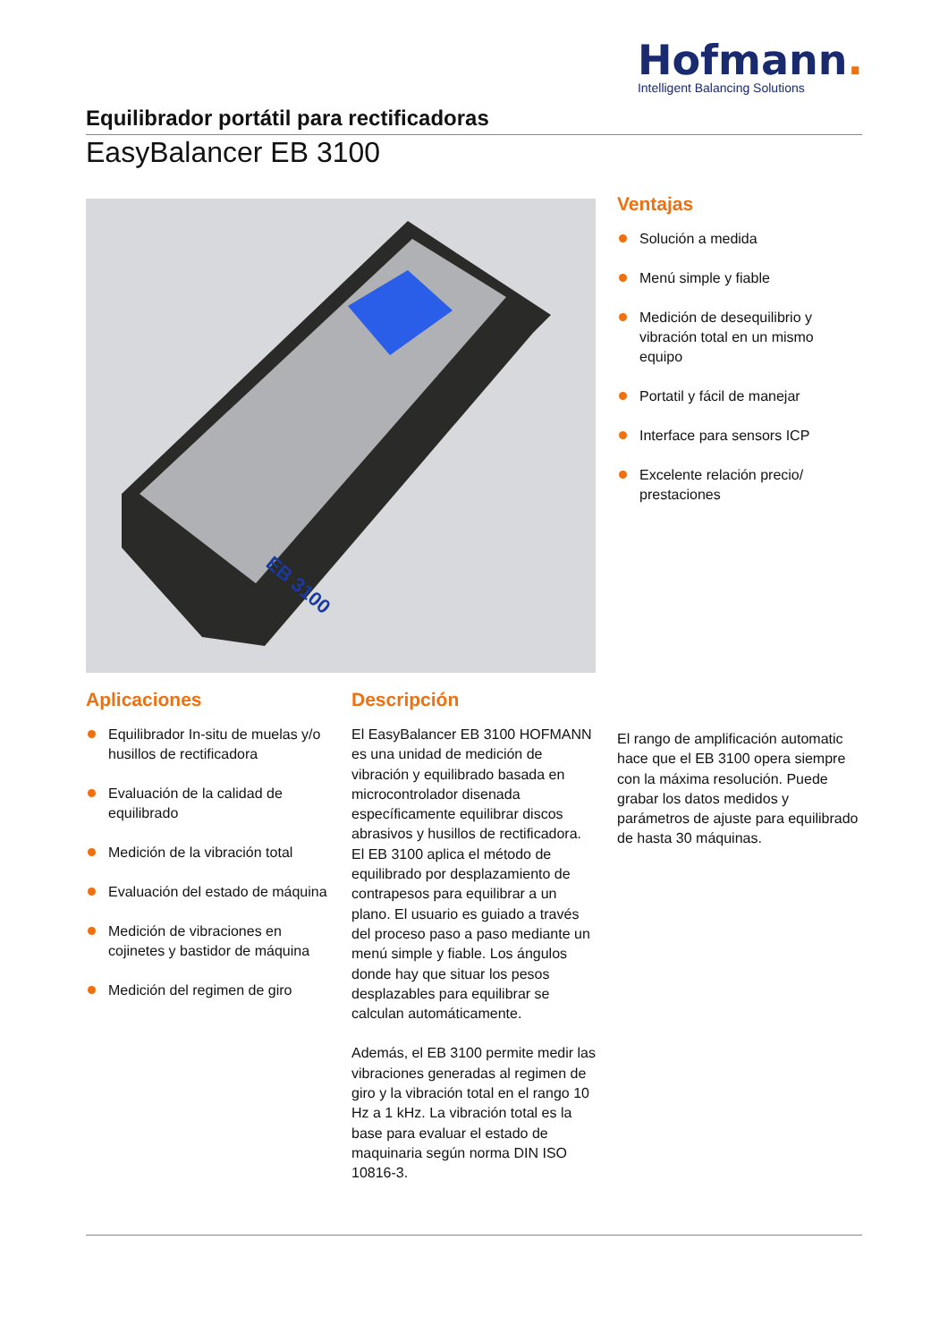Hofmann.
Intelligent Balancing Solutions
Equilibrador portátil para rectificadoras
EasyBalancer EB 3100
EB 3100
Ventajas
Solución a medida
Menú simple y fiable
Medición de desequilibrio y vibración total en un mismo equipo
Portatil y fácil de manejar
Interface para sensors ICP
Excelente relación precio/ prestaciones
Aplicaciones
Equilibrador In-situ de muelas y/o husillos de rectificadora
Evaluación de la calidad de equilibrado
Medición de la vibración total
Evaluación del estado de máquina
Medición de vibraciones en cojinetes y bastidor de máquina
Medición del regimen de giro
Descripción
El EasyBalancer EB 3100 HOFMANN es una unidad de medición de vibración y equilibrado basada en microcontrolador disenada específicamente equilibrar discos abrasivos y husillos de rectificadora. El EB 3100 aplica el método de equilibrado por desplazamiento de contrapesos para equilibrar a un plano. El usuario es guiado a través del proceso paso a paso mediante un menú simple y fiable. Los ángulos donde hay que situar los pesos desplazables para equilibrar se calculan automáticamente.
Además, el EB 3100 permite medir las vibraciones generadas al regimen de giro y la vibración total en el rango 10 Hz a 1 kHz. La vibración total es la base para evaluar el estado de maquinaria según norma DIN ISO 10816-3.
El rango de amplificación automatic hace que el EB 3100 opera siempre con la máxima resolución. Puede grabar los datos medidos y parámetros de ajuste para equilibrado de hasta 30 máquinas.